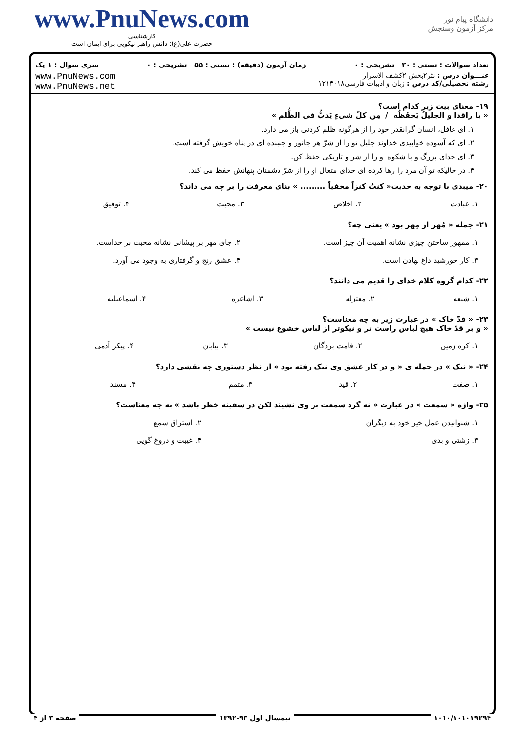www.PnuNews.com
کارشناسی
حضرت علی(ع): دانش راهبر نیکویی برای ایمان است
دانشگاه پیام نور
مرکز آزمون وسنجش
تعداد سوالات : تستی : ۳۰ تشریحی : ۰ زمان آزمون (دقیقه) : تستی : ۵۵ تشریحی : ۰ سری سوال : ۱ یک
عنـــوان درس : نثر۲بخش ۲کشف الاسرار
رشته تحصیلی/کد درس : زبان و ادبیات فارسی۱۲۱۳۰۱۸
www.PnuNews.com
www.PnuNews.net
۱۹- معنای بیت زیر کدام است؟
« یا راقدا و الجلیلُ یَحفَظُه / مِن کلّ شیءٍ یَدبُّ فی الظُّلم »
۱. ای غافل، انسان گرانقدر خود را از هرگونه ظلم کردنی باز می دارد.
۲. ای که آسوده خوابیدی خداوند جلیل تو را از شرّ هر جانور و جنبنده ای در پناه خویش گرفته است.
۳. ای خدای بزرگ و با شکوه او را از شر و تاریکی حفظ کن.
۴. در حالیکه تو آن مرد را رها کرده ای خدای متعال او را از شرّ دشمنان پنهانش حفظ می کند.
۲۰- میبدی با توجه به حدیث« کنتُ کنزاً مخفیاً ......... » بنای معرفت را بر چه می داند؟
| ۱. عبادت | ۲. اخلاص | ۳. محبت | ۴. توفیق |
۲۱- جمله « مُهر از مِهر بود » یعنی چه؟
| ۱. ممهور ساختن چیزی نشانه اهمیت آن چیز است. | ۲. جای مهر بر پیشانی نشانه محبت بر خداست. |
| ۳. کار خورشید داغ نهادن است. | ۴. عشق رنج و گرفتاری به وجود می آورد. |
۲۲- کدام گروه کلام خدای را قدیم می دانند؟
| ۱. شیعه | ۲. معتزله | ۳. اشاعره | ۴. اسماعیلیه |
۲۳- « قدّ خاک » در عبارت زیر به چه معناست؟
« و بر قدّ خاک هیچ لباس راست تر و نیکوتر از لباس خشوع نیست »
| ۱. کره زمین | ۲. قامت بردگان | ۳. بیابان | ۴. پیکر آدمی |
۲۴- « نیک » در جمله ی « و در کار عشق وی نیک رفته بود » از نظر دستوری چه نقشی دارد؟
| ۱. صفت | ۲. قید | ۳. متمم | ۴. مسند |
۲۵- واژه « سمعت » در عبارت « نه گرد سمعت بر وی نشیند لکن در سفینه خطر باشد » به چه معناست؟
| ۱. شنوانیدن عمل خیر خود به دیگران | ۲. استراق سمع |
| ۳. زشتی و بدی | ۴. غیبت و دروغ گویی |
۱۰۱۰/۱۰۱۰۱۹۲۹۴ نیمسال اول ۹۳-۱۳۹۲ صفحه ۳ از ۴